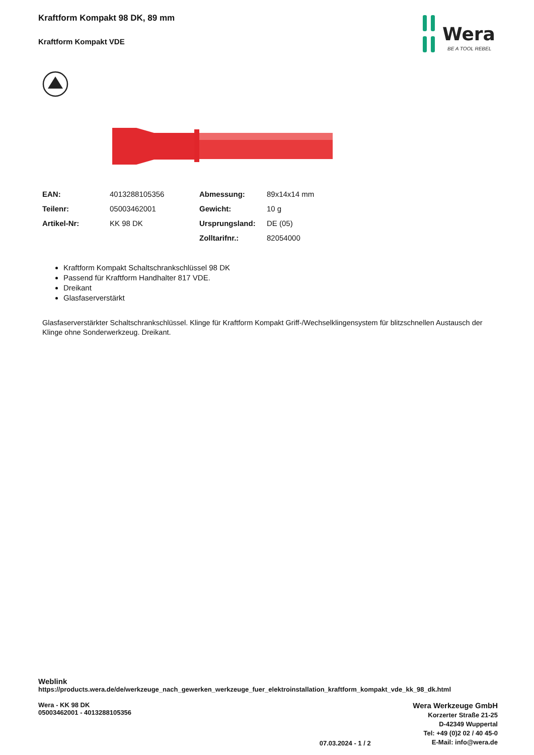Wera
BE A TOOL REBEL
Kraftform Kompakt 98 DK, 89 mm
Kraftform Kompakt VDE
| EAN: | 4013288105356 | Abmessung: | 89x14x14 mm |
| Teilenr: | 05003462001 | Gewicht: | 10 g |
| Artikel-Nr: | KK 98 DK | Ursprungsland: | DE (05) |
| | | Zolltarifnr.: | 82054000 |
Kraftform Kompakt Schaltschrankschlüssel 98 DK
Passend für Kraftform Handhalter 817 VDE.
Dreikant
Glasfaserverstärkt
Glasfaserverstärkter Schaltschrankschlüssel. Klinge für Kraftform Kompakt Griff-/Wechselklingensystem für blitzschnellen Austausch der Klinge ohne Sonderwerkzeug. Dreikant.
Weblink
https://products.wera.de/de/werkzeuge_nach_gewerken_werkzeuge_fuer_elektroinstallation_kraftform_kompakt_vde_kk_98_dk.html
Wera - KK 98 DK
05003462001 - 4013288105356
07.03.2024 - 1 / 2
Wera Werkzeuge GmbH
Korzerter Straße 21-25
D-42349 Wuppertal
Tel: +49 (0)2 02 / 40 45-0
E-Mail: info@wera.de